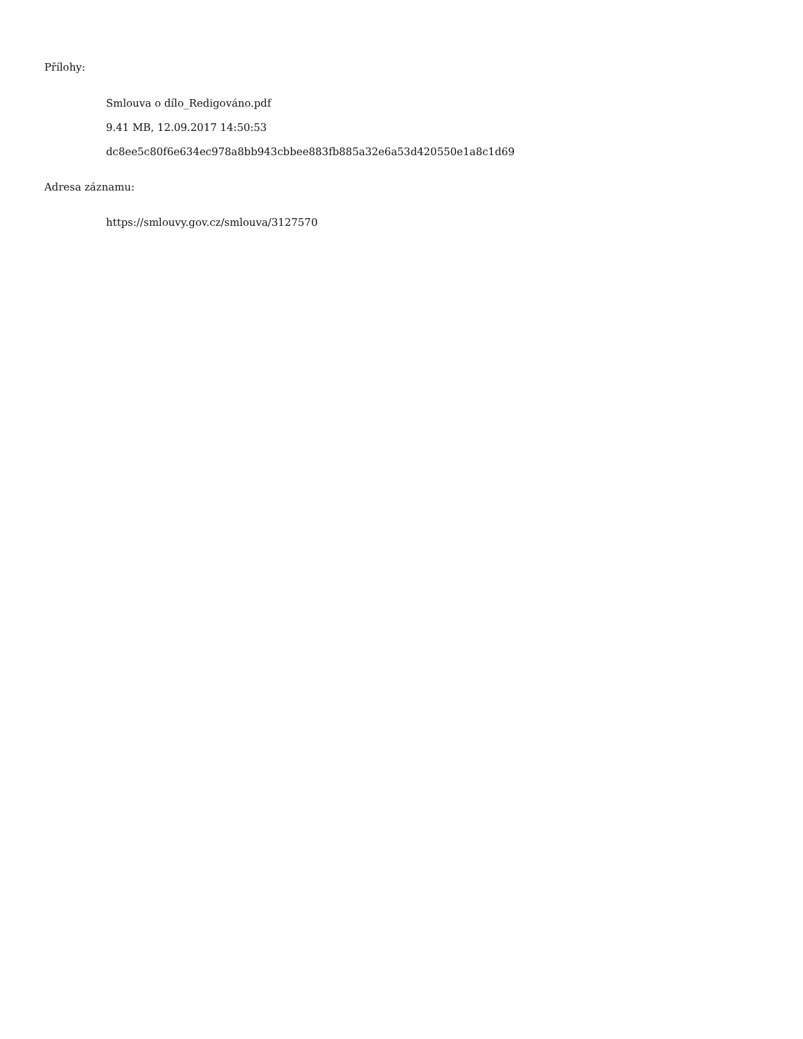Přílohy:
Smlouva o dílo_Redigováno.pdf
9.41 MB, 12.09.2017 14:50:53
dc8ee5c80f6e634ec978a8bb943cbbee883fb885a32e6a53d420550e1a8c1d69
Adresa záznamu:
https://smlouvy.gov.cz/smlouva/3127570